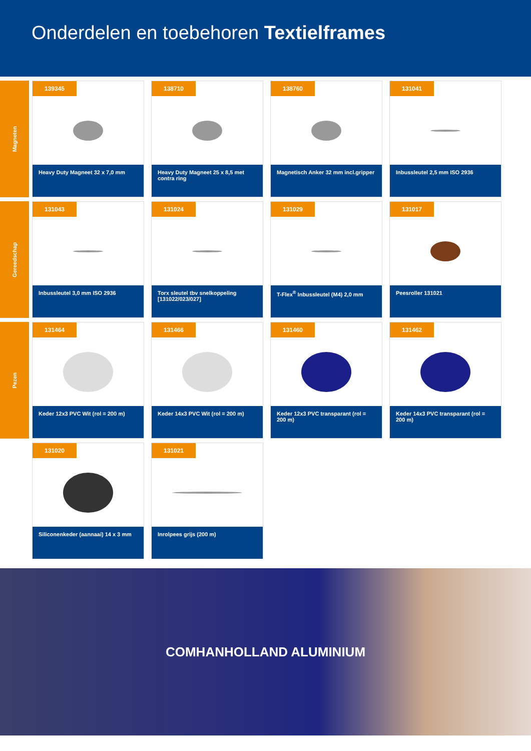Onderdelen en toebehoren Textielframes
Magneten
139345
Heavy Duty Magneet 32 x 7,0 mm
138710
Heavy Duty Magneet 25 x 8,5 met contra ring
138760
Magnetisch Anker 32 mm incl.gripper
131041
Inbussleutel 2,5 mm ISO 2936
Gereedschap
131043
Inbussleutel 3,0 mm ISO 2936
131024
Torx sleutel tbv snelkoppeling [131022/023/027]
131029
T-Flex<sup>®</sup> Inbussleutel (M4) 2,0 mm
131017
Peesroller 131021
Pezen
131464
Keder 12x3 PVC Wit (rol = 200 m)
131466
Keder 14x3 PVC Wit (rol = 200 m)
131460
Keder 12x3 PVC transparant (rol = 200 m)
131462
Keder 14x3 PVC transparant (rol = 200 m)
131020
Siliconenkeder (aannaai) 14 x 3 mm
131021
Inrolpees grijs (200 m)
COMHANHOLLAND ALUMINIUM